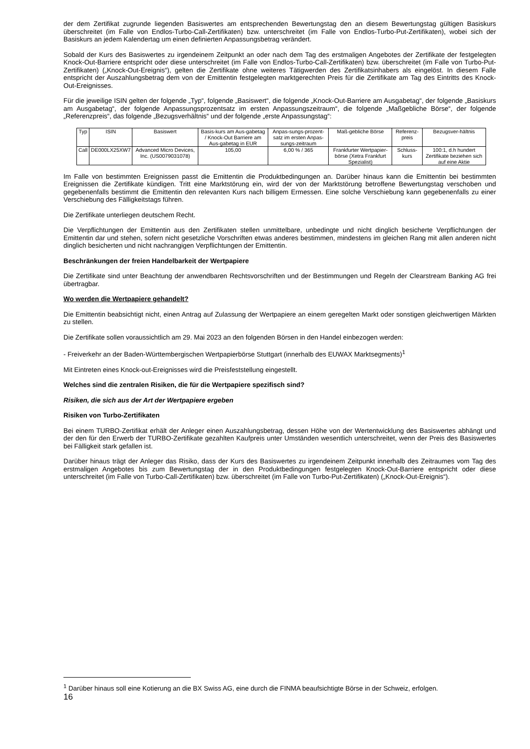der dem Zertifikat zugrunde liegenden Basiswertes am entsprechenden Bewertungstag den an diesem Bewertungstag gültigen Basiskurs überschreitet (im Falle von Endlos-Turbo-Call-Zertifikaten) bzw. unterschreitet (im Falle von Endlos-Turbo-Put-Zertifikaten), wobei sich der Basiskurs an jedem Kalendertag um einen definierten Anpassungsbetrag verändert.
Sobald der Kurs des Basiswertes zu irgendeinem Zeitpunkt an oder nach dem Tag des erstmaligen Angebotes der Zertifikate der festgelegten Knock-Out-Barriere entspricht oder diese unterschreitet (im Falle von Endlos-Turbo-Call-Zertifikaten) bzw. überschreitet (im Falle von Turbo-Put-Zertifikaten) („Knock-Out-Ereignis“), gelten die Zertifikate ohne weiteres Tätigwerden des Zertifikatsinhabers als eingelöst. In diesem Falle entspricht der Auszahlungsbetrag dem von der Emittentin festgelegten marktgerechten Preis für die Zertifikate am Tag des Eintritts des Knock-Out-Ereignisses.
Für die jeweilige ISIN gelten der folgende „Typ“, folgende „Basiswert“, die folgende „Knock-Out-Barriere am Ausgabetag“, der folgende „Basiskurs am Ausgabetag“, der folgende Anpassungsprozentsatz im ersten Anpassungszeitraum“, die folgende „Maßgebliche Börse“, der folgende „Referenzpreis“, das folgende „Bezugsverhältnis“ und der folgende „erste Anpassungstag“:
| Typ | ISIN | Basiswert | Basis-kurs am Aus-gabetag / Knock-Out Barriere am Aus-gabetag in EUR | Anpas-sungs-prozent-satz im ersten Anpas-sungs-zeitraum | Maß-gebliche Börse | Referenz-preis | Bezugsver-hältnis |
| Call | DE000LX25XW7 | Advanced Micro Devices, Inc. (US0079031078) | 105,00 | 6,00 % / 365 | Frankfurter Wertpapier-börse (Xetra Frankfurt Spezialist) | Schluss-kurs | 100:1, d.h hundert Zertifikate beziehen sich auf eine Aktie |
Im Falle von bestimmten Ereignissen passt die Emittentin die Produktbedingungen an. Darüber hinaus kann die Emittentin bei bestimmten Ereignissen die Zertifikate kündigen. Tritt eine Marktstörung ein, wird der von der Marktstörung betroffene Bewertungstag verschoben und gegebenenfalls bestimmt die Emittentin den relevanten Kurs nach billigem Ermessen. Eine solche Verschiebung kann gegebenenfalls zu einer Verschiebung des Fälligkeitstags führen.
Die Zertifikate unterliegen deutschem Recht.
Die Verpflichtungen der Emittentin aus den Zertifikaten stellen unmittelbare, unbedingte und nicht dinglich besicherte Verpflichtungen der Emittentin dar und stehen, sofern nicht gesetzliche Vorschriften etwas anderes bestimmen, mindestens im gleichen Rang mit allen anderen nicht dinglich besicherten und nicht nachrangigen Verpflichtungen der Emittentin.
Beschränkungen der freien Handelbarkeit der Wertpapiere
Die Zertifikate sind unter Beachtung der anwendbaren Rechtsvorschriften und der Bestimmungen und Regeln der Clearstream Banking AG frei übertragbar.
Wo werden die Wertpapiere gehandelt?
Die Emittentin beabsichtigt nicht, einen Antrag auf Zulassung der Wertpapiere an einem geregelten Markt oder sonstigen gleichwertigen Märkten zu stellen.
Die Zertifikate sollen voraussichtlich am 29. Mai 2023 an den folgenden Börsen in den Handel einbezogen werden:
- Freiverkehr an der Baden-Württembergischen Wertpapierbörse Stuttgart (innerhalb des EUWAX Marktsegments)<sup>1</sup>
Mit Eintreten eines Knock-out-Ereignisses wird die Preisfeststellung eingestellt.
Welches sind die zentralen Risiken, die für die Wertpapiere spezifisch sind?
Risiken, die sich aus der Art der Wertpapiere ergeben
Risiken von Turbo-Zertifikaten
Bei einem TURBO-Zertifikat erhält der Anleger einen Auszahlungsbetrag, dessen Höhe von der Wertentwicklung des Basiswertes abhängt und der den für den Erwerb der TURBO-Zertifikate gezahlten Kaufpreis unter Umständen wesentlich unterschreitet, wenn der Preis des Basiswertes bei Fälligkeit stark gefallen ist.
Darüber hinaus trägt der Anleger das Risiko, dass der Kurs des Basiswertes zu irgendeinem Zeitpunkt innerhalb des Zeitraumes vom Tag des erstmaligen Angebotes bis zum Bewertungstag der in den Produktbedingungen festgelegten Knock-Out-Barriere entspricht oder diese unterschreitet (im Falle von Turbo-Call-Zertifikaten) bzw. überschreitet (im Falle von Turbo-Put-Zertifikaten) („Knock-Out-Ereignis“).
<sup>1</sup> Darüber hinaus soll eine Kotierung an die BX Swiss AG, eine durch die FINMA beaufsichtigte Börse in der Schweiz, erfolgen.
16